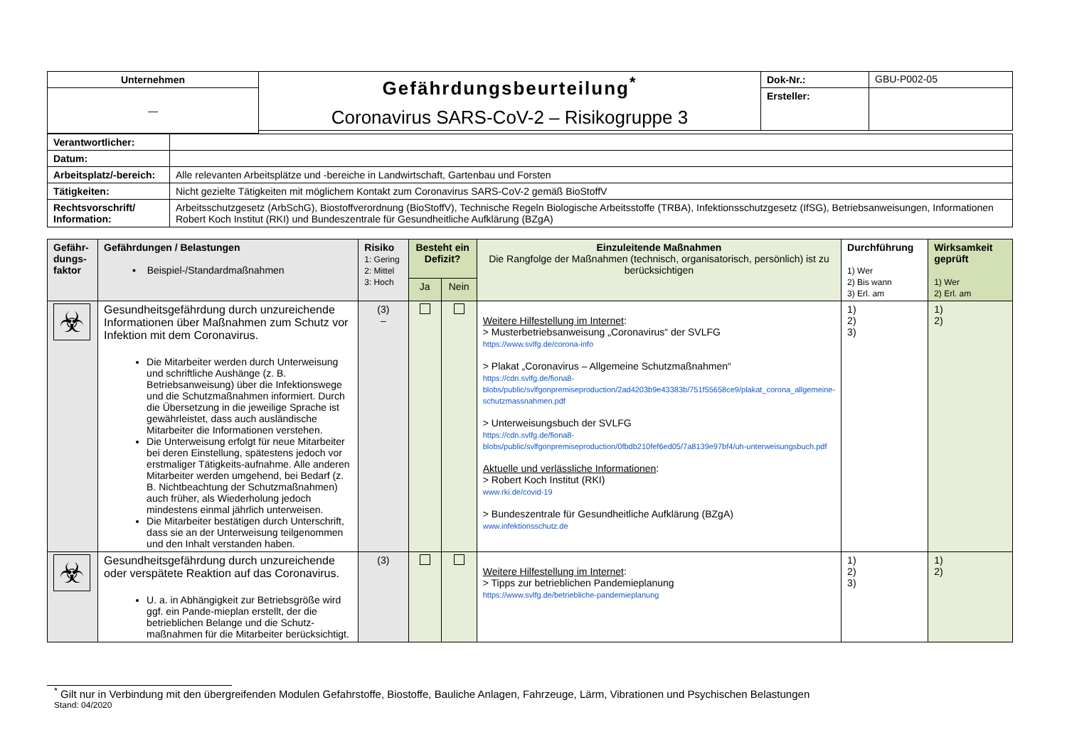| Unternehmen | Gefährdungsbeurteilung<sup>*</sup> Coronavirus SARS-CoV-2 – Risikogruppe 3 | Dok-Nr.: | GBU-P002-05 |
| — | | Ersteller: | |
| Verantwortlicher: | |
| Datum: | |
| Arbeitsplatz/-bereich: | Alle relevanten Arbeitsplätze und -bereiche in Landwirtschaft, Gartenbau und Forsten |
| Tätigkeiten: | Nicht gezielte Tätigkeiten mit möglichem Kontakt zum Coronavirus SARS-CoV-2 gemäß BioStoffV |
| Rechtsvorschrift/ Information: | Arbeitsschutzgesetz (ArbSchG), Biostoffverordnung (BioStoffV), Technische Regeln Biologische Arbeitsstoffe (TRBA), Infektionsschutzgesetz (IfSG), Betriebsanweisungen, Informationen Robert Koch Institut (RKI) und Bundeszentrale für Gesundheitliche Aufklärung (BZgA) |
| Gefähr-dungs-faktor | Gefährdungen / Belastungen ▪ Beispiel-/Standardmaßnahmen | Risiko 1: Gering 2: Mittel 3: Hoch | Besteht ein Defizit? | | Einzuleitende Maßnahmen Die Rangfolge der Maßnahmen (technisch, organisatorisch, persönlich) ist zu berücksichtigen | Durchführung 1) Wer 2) Bis wann 3) Erl. am | Wirksamkeit geprüft 1) Wer 2) Erl. am |
| --- | --- | --- | --- | --- | --- | --- | --- |
| | | | Ja | Nein | | | |
| ☣ | Gesundheitsgefährdung durch unzureichende Informationen über Maßnahmen zum Schutz vor Infektion mit dem Coronavirus. Die Mitarbeiter werden durch Unterweisung und schriftliche Aushänge (z. B. Betriebsanweisung) über die Infektionswege und die Schutzmaßnahmen informiert. Durch die Übersetzung in die jeweilige Sprache ist gewährleistet, dass auch ausländische Mitarbeiter die Informationen verstehen. Die Unterweisung erfolgt für neue Mitarbeiter bei deren Einstellung, spätestens jedoch vor erstmaliger Tätigkeits-aufnahme. Alle anderen Mitarbeiter werden umgehend, bei Bedarf (z. B. Nichtbeachtung der Schutzmaßnahmen) auch früher, als Wiederholung jedoch mindestens einmal jährlich unterweisen. Die Mitarbeiter bestätigen durch Unterschrift, dass sie an der Unterweisung teilgenommen und den Inhalt verstanden haben. | (3) – | | | Weitere Hilfestellung im Internet : > Musterbetriebsanweisung „Coronavirus“ der SVLFG https://www.svlfg.de/corona-info > Plakat „Coronavirus – Allgemeine Schutzmaßnahmen“ https://cdn.svlfg.de/fiona8-blobs/public/svlfgonpremiseproduction/2ad4203b9e43383b/751f55658ce9/plakat_corona_allgemeine-schutzmassnahmen.pdf > Unterweisungsbuch der SVLFG https://cdn.svlfg.de/fiona8-blobs/public/svlfgonpremiseproduction/0fbdb210fef6ed05/7a8139e97bf4/uh-unterweisungsbuch.pdf Aktuelle und verlässliche Informationen : > Robert Koch Institut (RKI) www.rki.de/covid-19 > Bundeszentrale für Gesundheitliche Aufklärung (BZgA) www.infektionsschutz.de | 1) 2) 3) | 1) 2) |
| ☣ | Gesundheitsgefährdung durch unzureichende oder verspätete Reaktion auf das Coronavirus. U. a. in Abhängigkeit zur Betriebsgröße wird ggf. ein Pande-mieplan erstellt, der die betrieblichen Belange und die Schutz-maßnahmen für die Mitarbeiter berücksichtigt. | (3) | | | Weitere Hilfestellung im Internet : > Tipps zur betrieblichen Pandemieplanung https://www.svlfg.de/betriebliche-pandemieplanung | 1) 2) 3) | 1) 2) |
<sup>*</sup> Gilt nur in Verbindung mit den übergreifenden Modulen Gefahrstoffe, Biostoffe, Bauliche Anlagen, Fahrzeuge, Lärm, Vibrationen und Psychischen Belastungen
Stand: 04/2020